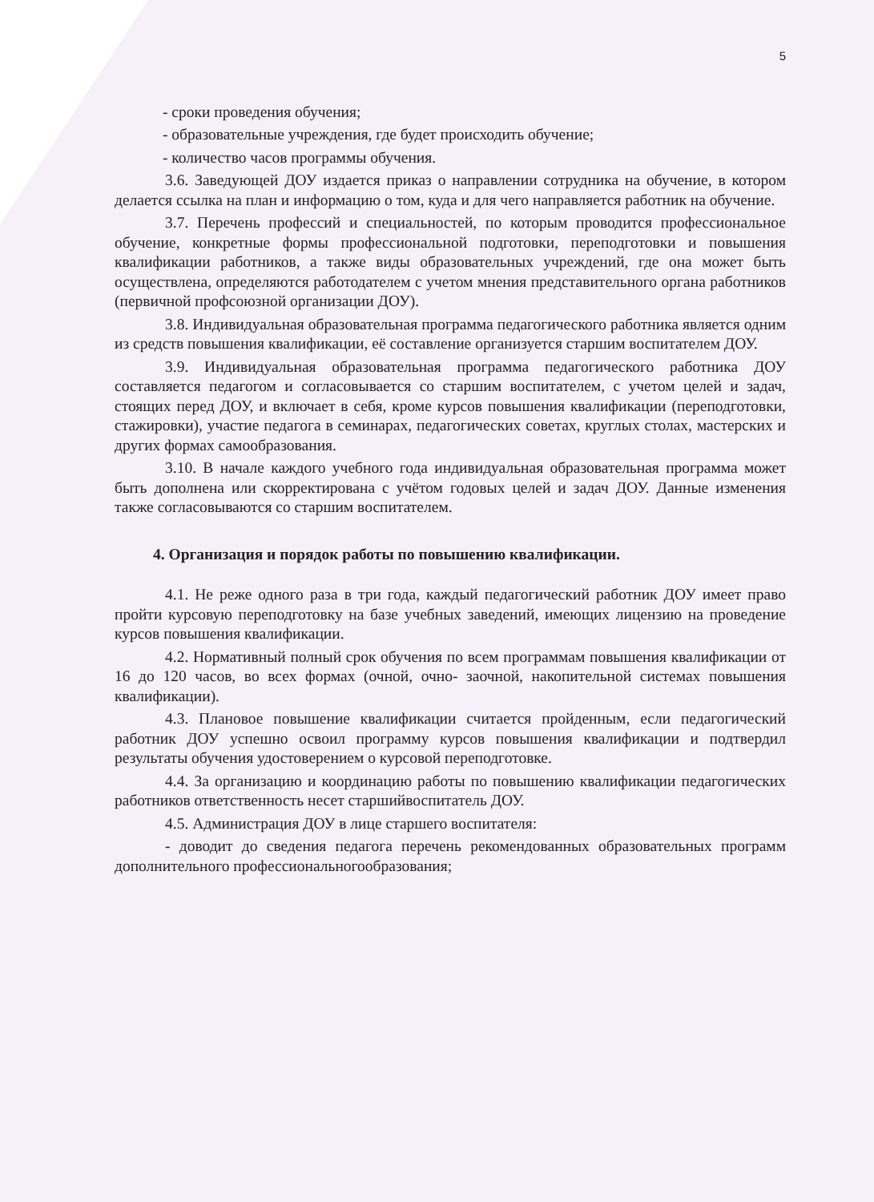5
- сроки проведения обучения;
- образовательные учреждения, где будет происходить обучение;
- количество часов программы обучения.
3.6. Заведующей ДОУ издается приказ о направлении сотрудника на обучение, в котором делается ссылка на план и информацию о том, куда и для чего направляется работник на обучение.
3.7. Перечень профессий и специальностей, по которым проводится профессиональное обучение, конкретные формы профессиональной подготовки, переподготовки и повышения квалификации работников, а также виды образовательных учреждений, где она может быть осуществлена, определяются работодателем с учетом мнения представительного органа работников (первичной профсоюзной организации ДОУ).
3.8. Индивидуальная образовательная программа педагогического работника является одним из средств повышения квалификации, её составление организуется старшим воспитателем ДОУ.
3.9. Индивидуальная образовательная программа педагогического работника ДОУ составляется педагогом и согласовывается со старшим воспитателем, с учетом целей и задач, стоящих перед ДОУ, и включает в себя, кроме курсов повышения квалификации (переподготовки, стажировки), участие педагога в семинарах, педагогических советах, круглых столах, мастерских и других формах самообразования.
3.10. В начале каждого учебного года индивидуальная образовательная программа может быть дополнена или скорректирована с учётом годовых целей и задач ДОУ. Данные изменения также согласовываются со старшим воспитателем.
4. Организация и порядок работы по повышению квалификации.
4.1. Не реже одного раза в три года, каждый педагогический работник ДОУ имеет право пройти курсовую переподготовку на базе учебных заведений, имеющих лицензию на проведение курсов повышения квалификации.
4.2. Нормативный полный срок обучения по всем программам повышения квалификации от 16 до 120 часов, во всех формах (очной, очно- заочной, накопительной системах повышения квалификации).
4.3. Плановое повышение квалификации считается пройденным, если педагогический работник ДОУ успешно освоил программу курсов повышения квалификации и подтвердил результаты обучения удостоверением о курсовой переподготовке.
4.4. За организацию и координацию работы по повышению квалификации педагогических работников ответственность несет старшийвоспитатель ДОУ.
4.5. Администрация ДОУ в лице старшего воспитателя:
- доводит до сведения педагога перечень рекомендованных образовательных программ дополнительного профессиональногообразования;